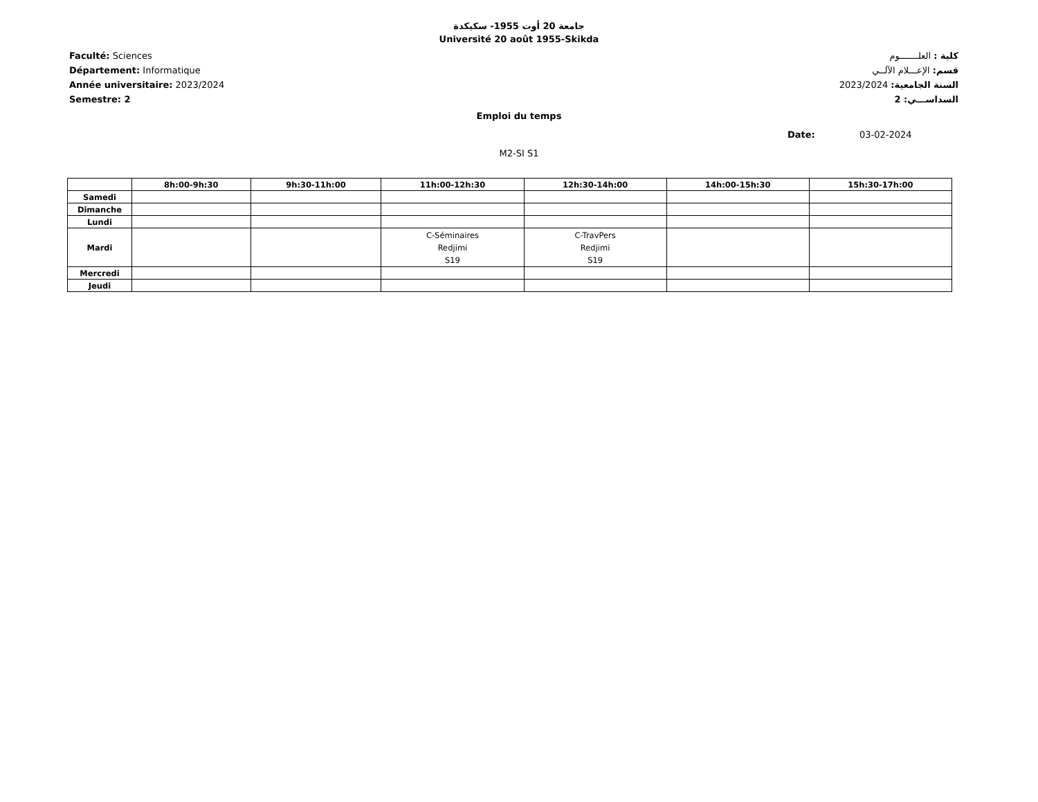جامعة 20 أوت 1955- سكيكدة
Université 20 août 1955-Skikda
Faculté: Sciences
Département: Informatique
Année universitaire: 2023/2024
Semestre: 2
كلية : العلـــــــوم
قسم: الإعـــلام الآلــي
السنة الجامعية: 2023/2024
السداســـي: 2
Emploi du temps
Date: 03-02-2024
M2-SI S1
| | 8h:00-9h:30 | 9h:30-11h:00 | 11h:00-12h:30 | 12h:30-14h:00 | 14h:00-15h:30 | 15h:30-17h:00 |
| --- | --- | --- | --- | --- | --- | --- |
| Samedi | | | | | | |
| Dimanche | | | | | | |
| Lundi | | | | | | |
| Mardi | | | C-Séminaires Redjimi S19 | C-TravPers Redjimi S19 | | |
| Mercredi | | | | | | |
| Jeudi | | | | | | |